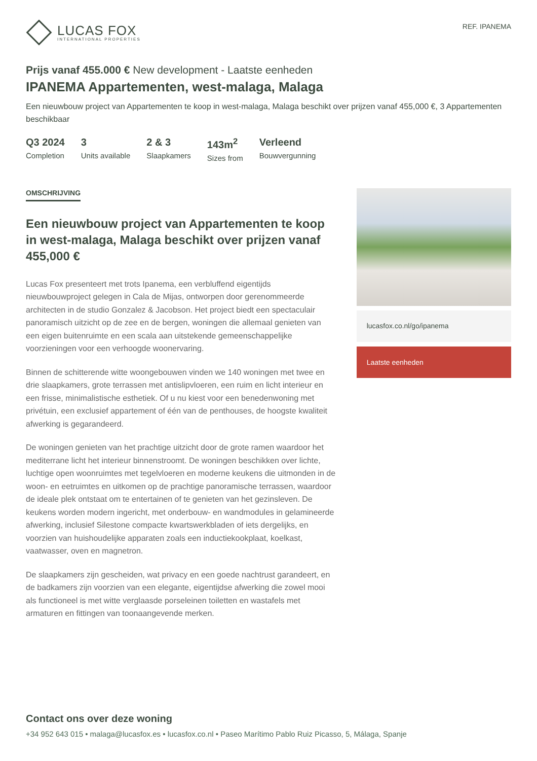LUCAS FOX
INTERNATIONAL PROPERTIES
REF. IPANEMA
Prijs vanaf 455.000 € New development - Laatste eenheden
IPANEMA Appartementen, west-malaga, Malaga
Een nieuwbouw project van Appartementen te koop in west-malaga, Malaga beschikt over prijzen vanaf 455,000 €, 3 Appartementen beschikbaar
Q3 2024
Completion
3
Units available
2 & 3
Slaapkamers
143m<sup>2</sup>
Sizes from
Verleend
Bouwvergunning
OMSCHRIJVING
Een nieuwbouw project van Appartementen te koop in west-malaga, Malaga beschikt over prijzen vanaf 455,000 €
Lucas Fox presenteert met trots Ipanema, een verbluffend eigentijds nieuwbouwproject gelegen in Cala de Mijas, ontworpen door gerenommeerde architecten in de studio Gonzalez & Jacobson. Het project biedt een spectaculair panoramisch uitzicht op de zee en de bergen, woningen die allemaal genieten van een eigen buitenruimte en een scala aan uitstekende gemeenschappelijke voorzieningen voor een verhoogde woonervaring.
Binnen de schitterende witte woongebouwen vinden we 140 woningen met twee en drie slaapkamers, grote terrassen met antislipvloeren, een ruim en licht interieur en een frisse, minimalistische esthetiek. Of u nu kiest voor een benedenwoning met privétuin, een exclusief appartement of één van de penthouses, de hoogste kwaliteit afwerking is gegarandeerd.
De woningen genieten van het prachtige uitzicht door de grote ramen waardoor het mediterrane licht het interieur binnenstroomt. De woningen beschikken over lichte, luchtige open woonruimtes met tegelvloeren en moderne keukens die uitmonden in de woon- en eetruimtes en uitkomen op de prachtige panoramische terrassen, waardoor de ideale plek ontstaat om te entertainen of te genieten van het gezinsleven. De keukens worden modern ingericht, met onderbouw- en wandmodules in gelamineerde afwerking, inclusief Silestone compacte kwartswerkbladen of iets dergelijks, en voorzien van huishoudelijke apparaten zoals een inductiekookplaat, koelkast, vaatwasser, oven en magnetron.
De slaapkamers zijn gescheiden, wat privacy en een goede nachtrust garandeert, en de badkamers zijn voorzien van een elegante, eigentijdse afwerking die zowel mooi als functioneel is met witte verglaasde porseleinen toiletten en wastafels met armaturen en fittingen van toonaangevende merken.
lucasfox.co.nl/go/ipanema
Laatste eenheden
Contact ons over deze woning
+34 952 643 015 • malaga@lucasfox.es • lucasfox.co.nl • Paseo Marítimo Pablo Ruiz Picasso, 5, Málaga, Spanje